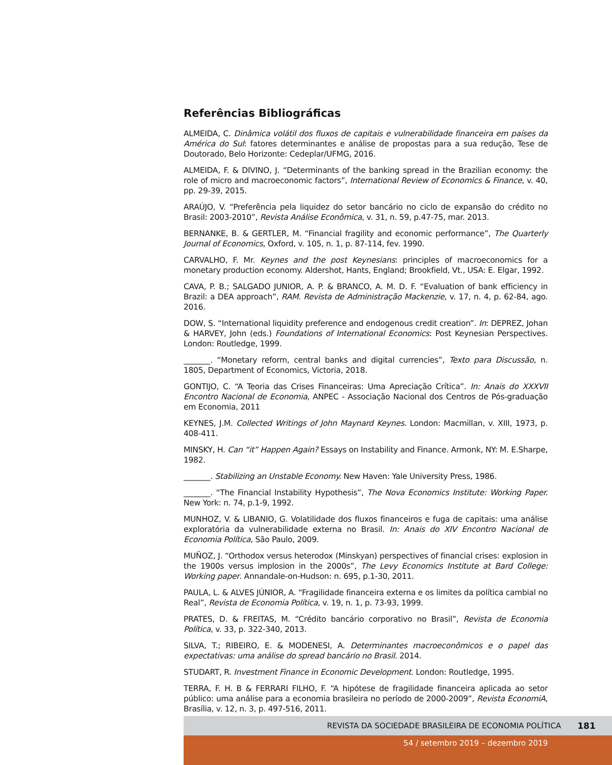Referências Bibliográficas
ALMEIDA, C. Dinâmica volátil dos fluxos de capitais e vulnerabilidade financeira em países da América do Sul: fatores determinantes e análise de propostas para a sua redução, Tese de Doutorado, Belo Horizonte: Cedeplar/UFMG, 2016.
ALMEIDA, F. & DIVINO, J. “Determinants of the banking spread in the Brazilian economy: the role of micro and macroeconomic factors”, International Review of Economics & Finance, v. 40, pp. 29-39, 2015.
ARAÚJO, V. “Preferência pela liquidez do setor bancário no ciclo de expansão do crédito no Brasil: 2003-2010”, Revista Análise Econômica, v. 31, n. 59, p.47-75, mar. 2013.
BERNANKE, B. & GERTLER, M. “Financial fragility and economic performance”, The Quarterly Journal of Economics, Oxford, v. 105, n. 1, p. 87-114, fev. 1990.
CARVALHO, F. Mr. Keynes and the post Keynesians: principles of macroeconomics for a monetary production economy. Aldershot, Hants, England; Brookfield, Vt., USA: E. Elgar, 1992.
CAVA, P. B.; SALGADO JUNIOR, A. P. & BRANCO, A. M. D. F. “Evaluation of bank efficiency in Brazil: a DEA approach”, RAM. Revista de Administração Mackenzie, v. 17, n. 4, p. 62-84, ago. 2016.
DOW, S. “International liquidity preference and endogenous credit creation”. In: DEPREZ, Johan & HARVEY, John (eds.) Foundations of International Economics: Post Keynesian Perspectives. London: Routledge, 1999.
_______. “Monetary reform, central banks and digital currencies”, Texto para Discussão, n. 1805, Department of Economics, Victoria, 2018.
GONTIJO, C. “A Teoria das Crises Financeiras: Uma Apreciação Crítica”. In: Anais do XXXVII Encontro Nacional de Economia, ANPEC - Associação Nacional dos Centros de Pós-graduação em Economia, 2011
KEYNES, J.M. Collected Writings of John Maynard Keynes. London: Macmillan, v. XIII, 1973, p. 408-411.
MINSKY, H. Can “it” Happen Again? Essays on Instability and Finance. Armonk, NY: M. E.Sharpe, 1982.
_______. Stabilizing an Unstable Economy. New Haven: Yale University Press, 1986.
_______. “The Financial Instability Hypothesis”, The Nova Economics Institute: Working Paper. New York: n. 74, p.1-9, 1992.
MUNHOZ, V. & LIBANIO, G. Volatilidade dos fluxos financeiros e fuga de capitais: uma análise exploratória da vulnerabilidade externa no Brasil. In: Anais do XIV Encontro Nacional de Economia Política, São Paulo, 2009.
MUÑOZ, J. “Orthodox versus heterodox (Minskyan) perspectives of financial crises: explosion in the 1900s versus implosion in the 2000s”, The Levy Economics Institute at Bard College: Working paper. Annandale-on-Hudson: n. 695, p.1-30, 2011.
PAULA, L. & ALVES JÚNIOR, A. “Fragilidade financeira externa e os limites da política cambial no Real”, Revista de Economia Política, v. 19, n. 1, p. 73-93, 1999.
PRATES, D. & FREITAS, M. “Crédito bancário corporativo no Brasil”, Revista de Economia Política, v. 33, p. 322-340, 2013.
SILVA, T.; RIBEIRO, E. & MODENESI, A. Determinantes macroeconômicos e o papel das expectativas: uma análise do spread bancário no Brasil. 2014.
STUDART, R. Investment Finance in Economic Development. London: Routledge, 1995.
TERRA, F. H. B & FERRARI FILHO, F. “A hipótese de fragilidade financeira aplicada ao setor público: uma análise para a economia brasileira no período de 2000-2009”, Revista EconomiA, Brasília, v. 12, n. 3, p. 497-516, 2011.
REVISTA DA SOCIEDADE BRASILEIRA DE ECONOMIA POLÍTICA 181
54 / setembro 2019 – dezembro 2019